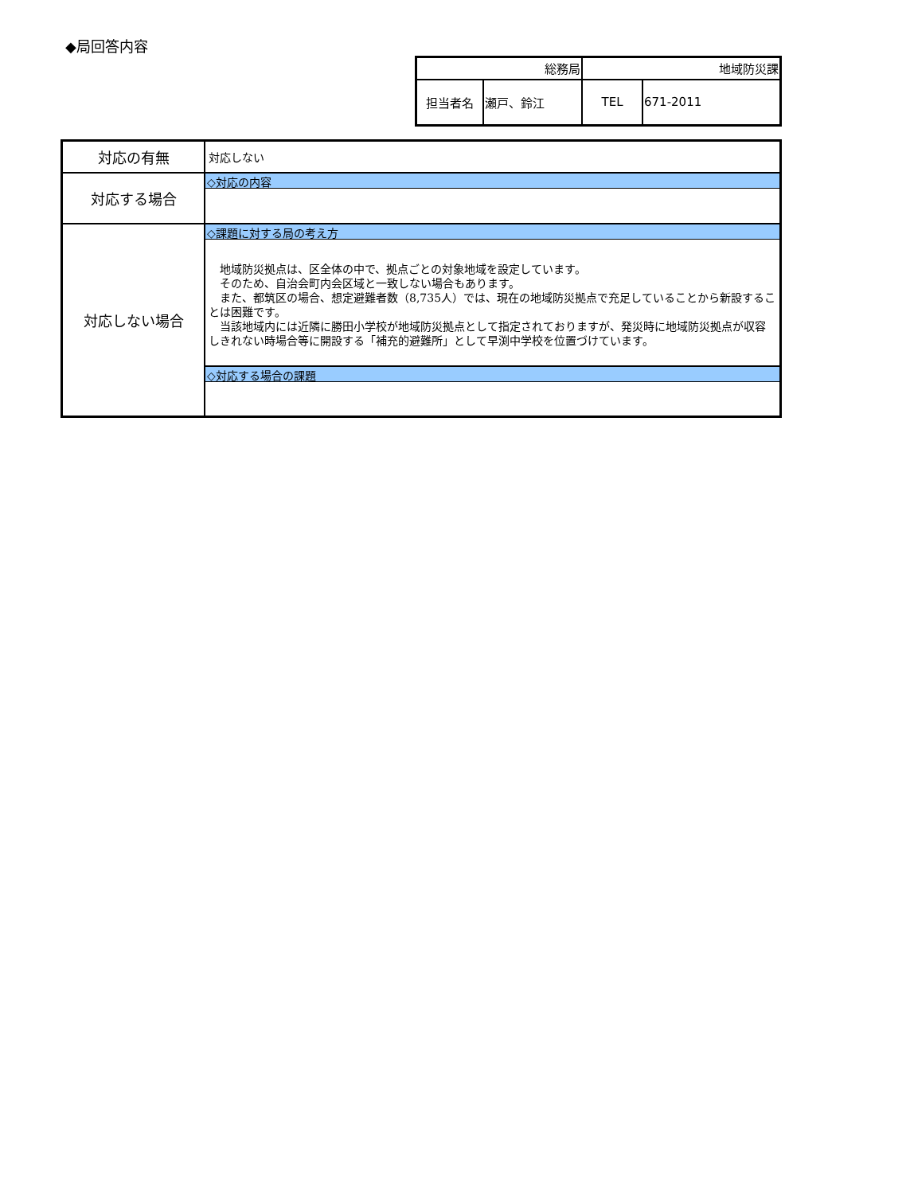◆局回答内容
| 総務局 | | 地域防災課 | |
| 担当者名 | 瀬戸、鈴江 | TEL | 671-2011 |
| 対応の有無 | 対応しない |
| 対応する場合 | ◇対応の内容 |
| 対応しない場合 | ◇課題に対する局の考え方 地域防災拠点は、区全体の中で、拠点ごとの対象地域を設定しています。 そのため、自治会町内会区域と一致しない場合もあります。 また、都筑区の場合、想定避難者数（8,735人）では、現在の地域防災拠点で充足していることから新設することは困難です。 当該地域内には近隣に勝田小学校が地域防災拠点として指定されておりますが、発災時に地域防災拠点が収容しきれない時場合等に開設する「補充的避難所」として早渕中学校を位置づけています。 ◇対応する場合の課題 |